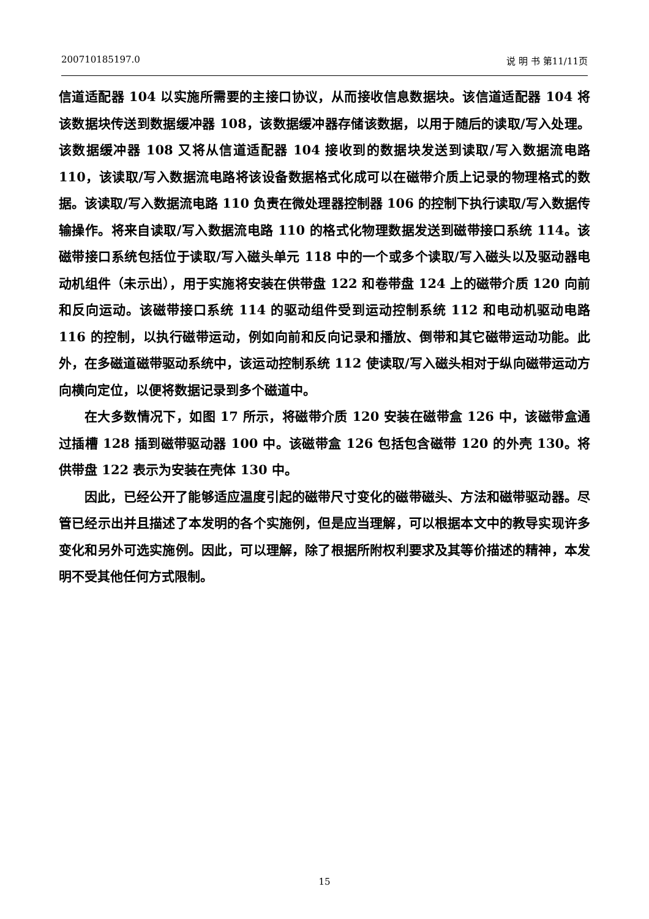200710185197.0 说 明 书 第11/11页
信道适配器 104 以实施所需要的主接口协议，从而接收信息数据块。该信道适配器 104 将该数据块传送到数据缓冲器 108，该数据缓冲器存储该数据，以用于随后的读取/写入处理。该数据缓冲器 108 又将从信道适配器 104 接收到的数据块发送到读取/写入数据流电路 110，该读取/写入数据流电路将该设备数据格式化成可以在磁带介质上记录的物理格式的数据。该读取/写入数据流电路 110 负责在微处理器控制器 106 的控制下执行读取/写入数据传输操作。将来自读取/写入数据流电路 110 的格式化物理数据发送到磁带接口系统 114。该磁带接口系统包括位于读取/写入磁头单元 118 中的一个或多个读取/写入磁头以及驱动器电动机组件（未示出），用于实施将安装在供带盘 122 和卷带盘 124 上的磁带介质 120 向前和反向运动。该磁带接口系统 114 的驱动组件受到运动控制系统 112 和电动机驱动电路 116 的控制，以执行磁带运动，例如向前和反向记录和播放、倒带和其它磁带运动功能。此外，在多磁道磁带驱动系统中，该运动控制系统 112 使读取/写入磁头相对于纵向磁带运动方向横向定位，以便将数据记录到多个磁道中。
在大多数情况下，如图 17 所示，将磁带介质 120 安装在磁带盒 126 中，该磁带盒通过插槽 128 插到磁带驱动器 100 中。该磁带盒 126 包括包含磁带 120 的外壳 130。将供带盘 122 表示为安装在壳体 130 中。
因此，已经公开了能够适应温度引起的磁带尺寸变化的磁带磁头、方法和磁带驱动器。尽管已经示出并且描述了本发明的各个实施例，但是应当理解，可以根据本文中的教导实现许多变化和另外可选实施例。因此，可以理解，除了根据所附权利要求及其等价描述的精神，本发明不受其他任何方式限制。
15